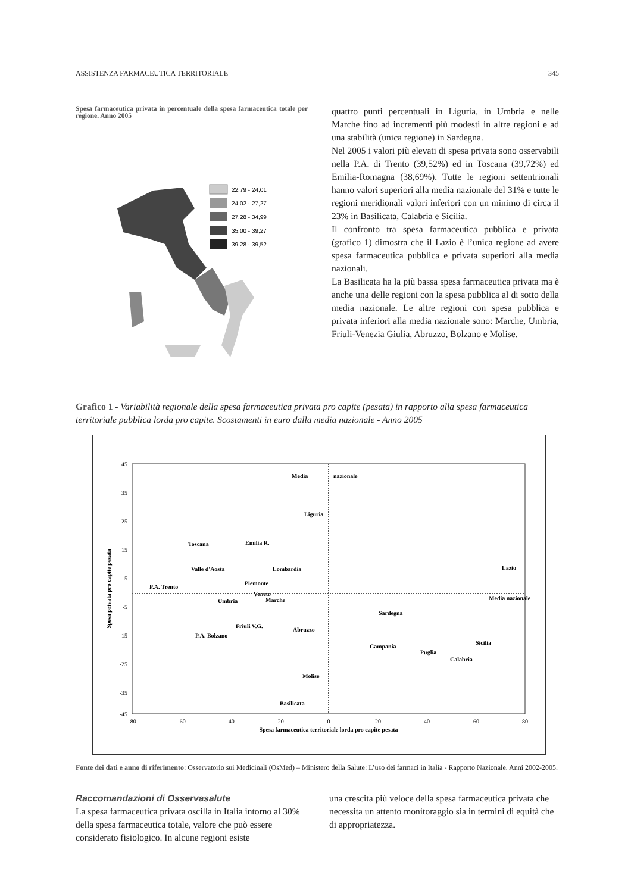ASSISTENZA FARMACEUTICA TERRITORIALE 345
Spesa farmaceutica privata in percentuale della spesa farmaceutica totale per regione. Anno 2005
22,79 - 24,01
24,02 - 27,27
27,28 - 34,99
35,00 - 39,27
39,28 - 39,52
quattro punti percentuali in Liguria, in Umbria e nelle Marche fino ad incrementi più modesti in altre regioni e ad una stabilità (unica regione) in Sardegna.
Nel 2005 i valori più elevati di spesa privata sono osservabili nella P.A. di Trento (39,52%) ed in Toscana (39,72%) ed Emilia-Romagna (38,69%). Tutte le regioni settentrionali hanno valori superiori alla media nazionale del 31% e tutte le regioni meridionali valori inferiori con un minimo di circa il 23% in Basilicata, Calabria e Sicilia.
Il confronto tra spesa farmaceutica pubblica e privata (grafico 1) dimostra che il Lazio è l’unica regione ad avere spesa farmaceutica pubblica e privata superiori alla media nazionali.
La Basilicata ha la più bassa spesa farmaceutica privata ma è anche una delle regioni con la spesa pubblica al di sotto della media nazionale. Le altre regioni con spesa pubblica e privata inferiori alla media nazionale sono: Marche, Umbria, Friuli-Venezia Giulia, Abruzzo, Bolzano e Molise.
Grafico 1 - Variabilità regionale della spesa farmaceutica privata pro capite (pesata) in rapporto alla spesa farmaceutica territoriale pubblica lorda pro capite. Scostamenti in euro dalla media nazionale - Anno 2005
45
35
25
15
5
-5
-15
-25
-35
-45
-80
-60
-40
-20
0
20
40
60
80
Spesa farmaceutica territoriale lorda pro capite pesata
Spesa privata pro capite pesata
Media
nazionale
Media nazionale
Liguria
Toscana
Emilia R.
Valle d'Aosta
Lombardia
Piemonte
P.A. Trento
Lazio
Veneto
Umbria
Marche
Sardegna
Friuli V.G.
Abruzzo
P.A. Bolzano
Campania
Sicilia
Puglia
Calabria
Molise
Basilicata
Fonte dei dati e anno di riferimento: Osservatorio sui Medicinali (OsMed) – Ministero della Salute: L’uso dei farmaci in Italia - Rapporto Nazionale. Anni 2002-2005.
Raccomandazioni di Osservasalute
La spesa farmaceutica privata oscilla in Italia intorno al 30% della spesa farmaceutica totale, valore che può essere considerato fisiologico. In alcune regioni esiste
una crescita più veloce della spesa farmaceutica privata che necessita un attento monitoraggio sia in termini di equità che di appropriatezza.